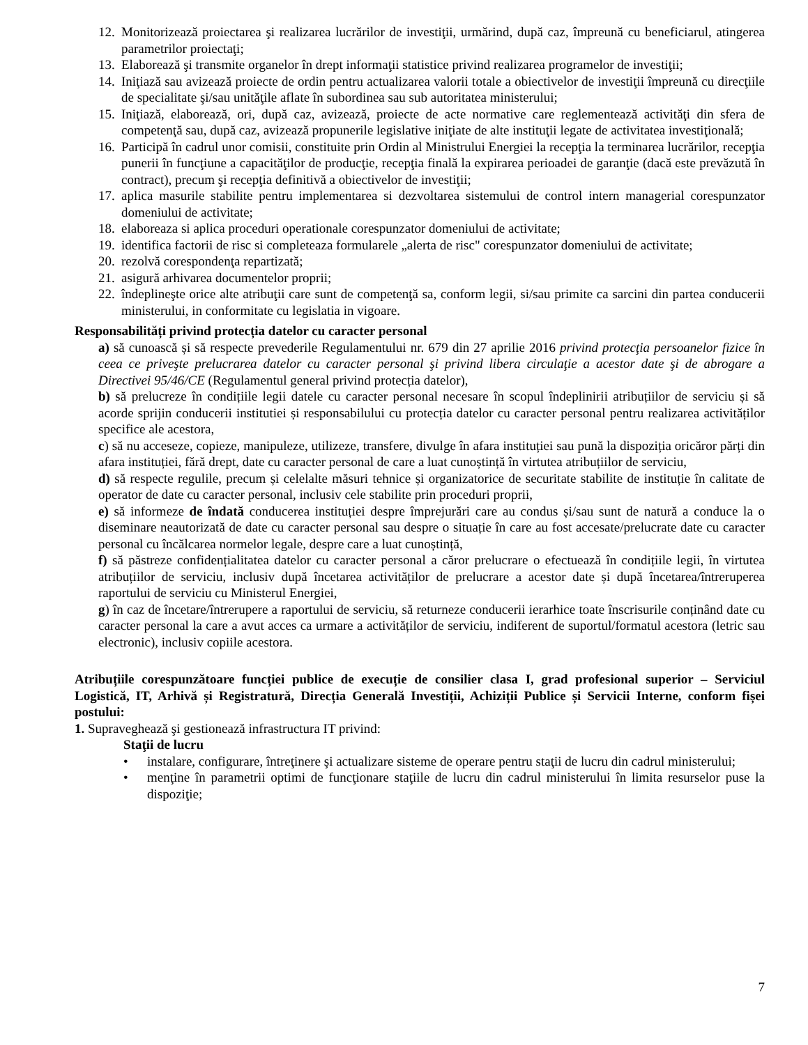12. Monitorizează proiectarea şi realizarea lucrărilor de investiţii, urmărind, după caz, împreună cu beneficiarul, atingerea parametrilor proiectaţi;
13. Elaborează şi transmite organelor în drept informaţii statistice privind realizarea programelor de investiţii;
14. Iniţiază sau avizează proiecte de ordin pentru actualizarea valorii totale a obiectivelor de investiţii împreună cu direcţiile de specialitate şi/sau unităţile aflate în subordinea sau sub autoritatea ministerului;
15. Iniţiază, elaborează, ori, după caz, avizează, proiecte de acte normative care reglementează activităţi din sfera de competenţă sau, după caz, avizează propunerile legislative iniţiate de alte instituţii legate de activitatea investiţională;
16. Participă în cadrul unor comisii, constituite prin Ordin al Ministrului Energiei la recepţia la terminarea lucrărilor, recepţia punerii în funcţiune a capacităţilor de producţie, recepţia finală la expirarea perioadei de garanţie (dacă este prevăzută în contract), precum şi recepţia definitivă a obiectivelor de investiţii;
17. aplica masurile stabilite pentru implementarea si dezvoltarea sistemului de control intern managerial corespunzator domeniului de activitate;
18. elaboreaza si aplica proceduri operationale corespunzator domeniului de activitate;
19. identifica factorii de risc si completeaza formularele „alerta de risc" corespunzator domeniului de activitate;
20. rezolvă corespondenţa repartizată;
21. asigură arhivarea documentelor proprii;
22. îndeplineşte orice alte atribuţii care sunt de competenţă sa, conform legii, si/sau primite ca sarcini din partea conducerii ministerului, in conformitate cu legislatia in vigoare.
Responsabilități privind protecția datelor cu caracter personal
a) să cunoască și să respecte prevederile Regulamentului nr. 679 din 27 aprilie 2016 privind protecţia persoanelor fizice în ceea ce priveşte prelucrarea datelor cu caracter personal şi privind libera circulaţie a acestor date şi de abrogare a Directivei 95/46/CE (Regulamentul general privind protecția datelor),
b) să prelucreze în condițiile legii datele cu caracter personal necesare în scopul îndeplinirii atribuțiilor de serviciu și să acorde sprijin conducerii institutiei și responsabilului cu protecția datelor cu caracter personal pentru realizarea activităților specifice ale acestora,
c) să nu acceseze, copieze, manipuleze, utilizeze, transfere, divulge în afara instituției sau pună la dispoziția oricăror părți din afara instituției, fără drept, date cu caracter personal de care a luat cunoștință în virtutea atribuțiilor de serviciu,
d) să respecte regulile, precum și celelalte măsuri tehnice și organizatorice de securitate stabilite de instituție în calitate de operator de date cu caracter personal, inclusiv cele stabilite prin proceduri proprii,
e) să informeze de îndată conducerea instituției despre împrejurări care au condus și/sau sunt de natură a conduce la o diseminare neautorizată de date cu caracter personal sau despre o situație în care au fost accesate/prelucrate date cu caracter personal cu încălcarea normelor legale, despre care a luat cunoștință,
f) să păstreze confidențialitatea datelor cu caracter personal a căror prelucrare o efectuează în condițiile legii, în virtutea atribuțiilor de serviciu, inclusiv după încetarea activităților de prelucrare a acestor date și după încetarea/întreruperea raportului de serviciu cu Ministerul Energiei,
g) în caz de încetare/întrerupere a raportului de serviciu, să returneze conducerii ierarhice toate înscrisurile conținând date cu caracter personal la care a avut acces ca urmare a activităților de serviciu, indiferent de suportul/formatul acestora (letric sau electronic), inclusiv copiile acestora.
Atribuțiile corespunzătoare funcției publice de execuție de consilier clasa I, grad profesional superior – Serviciul Logistică, IT, Arhivă și Registratură, Direcția Generală Investiții, Achiziții Publice și Servicii Interne, conform fișei postului:
1. Supraveghează şi gestionează infrastructura IT privind:
Staţii de lucru
• instalare, configurare, întreţinere şi actualizare sisteme de operare pentru staţii de lucru din cadrul ministerului;
• menţine în parametrii optimi de funcţionare staţiile de lucru din cadrul ministerului în limita resurselor puse la dispoziţie;
7